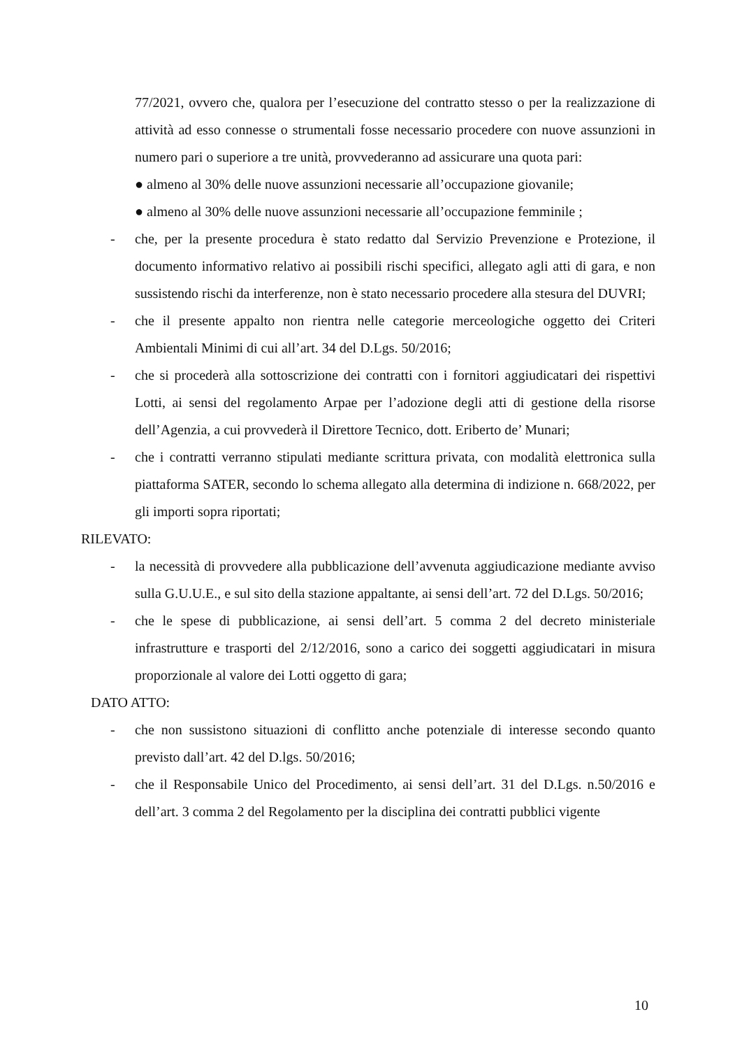77/2021, ovvero che, qualora per l’esecuzione del contratto stesso o per la realizzazione di attività ad esso connesse o strumentali fosse necessario procedere con nuove assunzioni in numero pari o superiore a tre unità, provvederanno ad assicurare una quota pari:
● almeno al 30% delle nuove assunzioni necessarie all’occupazione giovanile;
● almeno al 30% delle nuove assunzioni necessarie all’occupazione femminile ;
- che, per la presente procedura è stato redatto dal Servizio Prevenzione e Protezione, il documento informativo relativo ai possibili rischi specifici, allegato agli atti di gara, e non sussistendo rischi da interferenze, non è stato necessario procedere alla stesura del DUVRI;
- che il presente appalto non rientra nelle categorie merceologiche oggetto dei Criteri Ambientali Minimi di cui all’art. 34 del D.Lgs. 50/2016;
- che si procederà alla sottoscrizione dei contratti con i fornitori aggiudicatari dei rispettivi Lotti, ai sensi del regolamento Arpae per l’adozione degli atti di gestione della risorse dell’Agenzia, a cui provvederà il Direttore Tecnico, dott. Eriberto de’ Munari;
- che i contratti verranno stipulati mediante scrittura privata, con modalità elettronica sulla piattaforma SATER, secondo lo schema allegato alla determina di indizione n. 668/2022, per gli importi sopra riportati;
RILEVATO:
- la necessità di provvedere alla pubblicazione dell’avvenuta aggiudicazione mediante avviso sulla G.U.U.E., e sul sito della stazione appaltante, ai sensi dell’art. 72 del D.Lgs. 50/2016;
- che le spese di pubblicazione, ai sensi dell’art. 5 comma 2 del decreto ministeriale infrastrutture e trasporti del 2/12/2016, sono a carico dei soggetti aggiudicatari in misura proporzionale al valore dei Lotti oggetto di gara;
DATO ATTO:
- che non sussistono situazioni di conflitto anche potenziale di interesse secondo quanto previsto dall’art. 42 del D.lgs. 50/2016;
- che il Responsabile Unico del Procedimento, ai sensi dell’art. 31 del D.Lgs. n.50/2016 e dell’art. 3 comma 2 del Regolamento per la disciplina dei contratti pubblici vigente
10